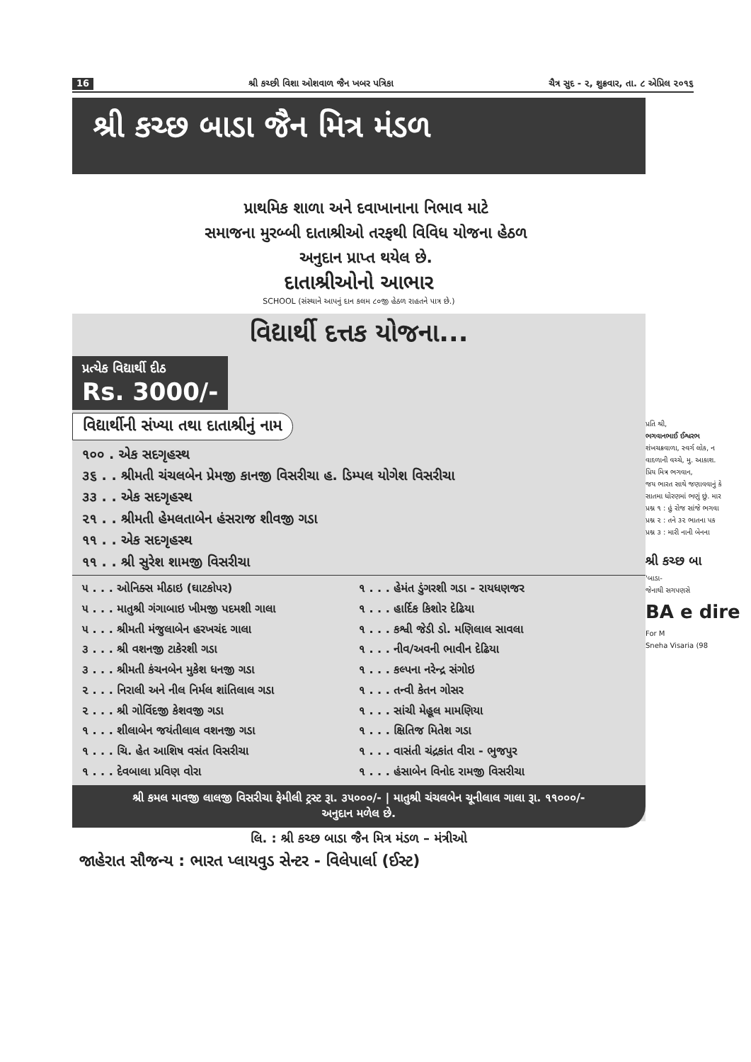16 શ્રી કચ્છી વિશા ઓશવાળ જૈન ખબર પત્રિકા ચૈત્ર સુદ - ૨, શુક્રવાર, તા. ૮ એપ્રિલ ૨૦૧૬
શ્રી કચ્છ બાડા જૈન મિત્ર મંડળ
પ્રાથમિક શાળા અને દવાખાનાના નિભાવ માટે
સમાજના મુરબ્બી દાતાશ્રીઓ તરફથી વિવિધ યોજના હેઠળ
અનુદાન પ્રાપ્ત થયેલ છે.
દાતાશ્રીઓનો આભાર
SCHOOL (સંસ્થાને આપનું દાન કલમ ૮૦જી હેઠળ રાહતને પાત્ર છે.)
વિદ્યાર્થી દત્તક યોજના...
પ્રત્યેક વિદ્યાર્થી દીઠ Rs. 3000/-
વિદ્યાર્થીની સંખ્યા તથા દાતાશ્રીનું નામ
૧૦૦ . એક સદગૃહસ્થ
૩૬ . . શ્રીમતી ચંચલબેન પ્રેમજી કાનજી વિસરીચા હ. ડિમ્પલ યોગેશ વિસરીચા
૩૩ . . એક સદગૃહસ્થ
૨૧ . . શ્રીમતી હેમલતાબેન હંસરાજ શીવજી ગડા
૧૧ . . એક સદગૃહસ્થ
૧૧ . . શ્રી સુરેશ શામજી વિસરીચા
૫ . . . ઓનિક્સ મીઠાઇ (ઘાટકોપર)
૫ . . . માતુશ્રી ગંગાબાઇ ખીમજી પદમશી ગાલા
૫ . . . શ્રીમતી મંજુલાબેન હરખચંદ ગાલા
૩ . . . શ્રી વશનજી ટાકેરશી ગડા
૩ . . . શ્રીમતી કંચનબેન મુકેશ ધનજી ગડા
૨ . . . નિરાલી અને નીલ નિર્મલ શાંતિલાલ ગડા
૨ . . . શ્રી ગોવિંદજી કેશવજી ગડા
૧ . . . શીલાબેન જયંતીલાલ વશનજી ગડા
૧ . . . ચિ. હેત આશિષ વસંત વિસરીચા
૧ . . . દેવબાલા પ્રવિણ વોરા
૧ . . . હેમંત ડુંગરશી ગડા - રાયધણજર
૧ . . . હાર્દિક કિશોર દેઢિયા
૧ . . . કશ્વી જેડી ડો. મણિલાલ સાવલા
૧ . . . નીવ/અવની ભાવીન દેઢિયા
૧ . . . કલ્પના નરેન્દ્ર સંગોઇ
૧ . . . તન્વી કેતન ગોસર
૧ . . . સાંચી મેહૂલ મામણિયા
૧ . . . ક્ષિતિજ મિતેશ ગડા
૧ . . . વાસંતી ચંદ્રકાંત વીરા - ભુજપુર
૧ . . . હંસાબેન વિનોદ રામજી વિસરીચા
શ્રી કમલ માવજી લાલજી વિસરીચા ફેમીલી ટ્રસ્ટ રૂા. ૩૫૦૦૦/- | માતુશ્રી ચંચલબેન ચૂનીલાલ ગાલા રૂા. ૧૧૦૦૦/-
અનુદાન મળેલ છે.
લિ. : શ્રી કચ્છ બાડા જૈન મિત્ર મંડળ – મંત્રીઓ
જાહેરાત સૌજન્ય : ભારત પ્લાયવુડ સેન્ટર - વિલેપાર્લા (ઈસ્ટ)
પ્રતિ શ્રી,
ભગવાનભાઈ ઈશ્વરભ
શંખચક્રવાળા, સ્વર્ગ લોક, ન
વાદળાની વચ્ચે, મુ. આકાશ.
પ્રિય મિત્ર ભગવાન,
જય ભારત સાથે જણાવવાનું કે
સાતમા ધોરણમાં ભણું છું. માર
પ્રશ્ન ૧ : હું રોજ સાંજે ભગવા
પ્રશ્ન ૨ : તને ૩૨ ભાતના પક
પ્રશ્ન ૩ : મારી નાની બેનના
શ્રી કચ્છ બા
'બાડા-
જેનાથી સગપણસે
BA e dire
For M
Sneha Visaria (98